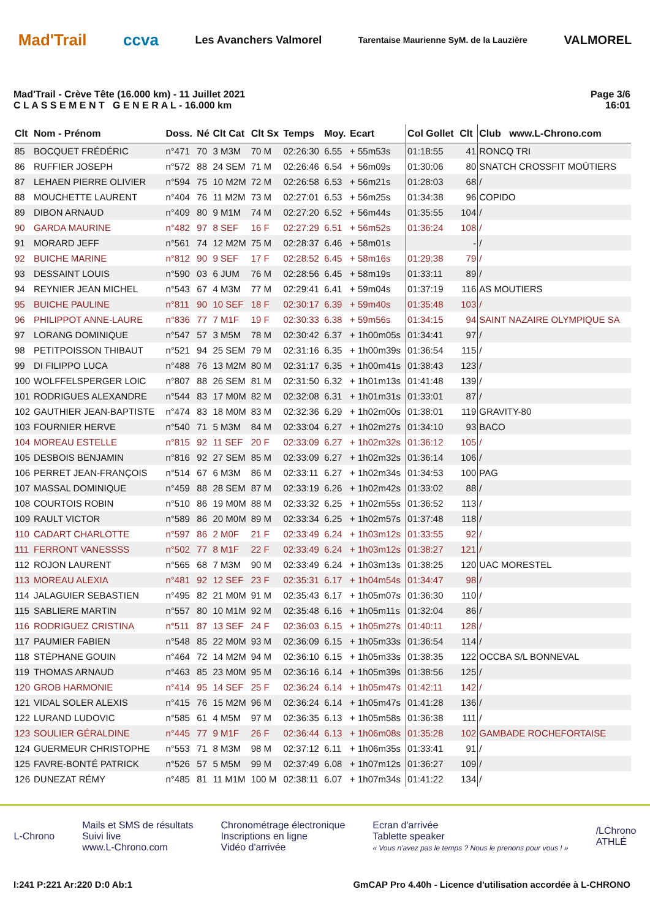Mad'Trail ccva Les Avanchers Valmorel Tarentaise Maurienne SyM. de la Lauzière VALMOREL
Mad'Trail - Crève Tête (16.000 km) - 11 Juillet 2021
C L A S S E M E N T G E N E R A L - 16.000 km
Page 3/6
16:01
| Clt | Nom - Prénom | Doss. | Né | Clt Cat | Clt Sx | Temps | Moy. | Ecart | Col Gollet | Clt | Club www.L-Chrono.com |
| --- | --- | --- | --- | --- | --- | --- | --- | --- | --- | --- | --- |
| 85 | BOCQUET FRÉDÉRIC | n°471 | 70 | 3 M3M | 70 M | 02:26:30 | 6.55 | + 55m53s | 01:18:55 | 41 | RONCQ TRI |
| 86 | RUFFIER JOSEPH | n°572 | 88 | 24 SEM | 71 M | 02:26:46 | 6.54 | + 56m09s | 01:30:06 | 80 | SNATCH CROSSFIT MOÛTIERS |
| 87 | LEHAEN PIERRE OLIVIER | n°594 | 75 | 10 M2M | 72 M | 02:26:58 | 6.53 | + 56m21s | 01:28:03 | 68 | / |
| 88 | MOUCHETTE LAURENT | n°404 | 76 | 11 M2M | 73 M | 02:27:01 | 6.53 | + 56m25s | 01:34:38 | 96 | COPIDO |
| 89 | DIBON ARNAUD | n°409 | 80 | 9 M1M | 74 M | 02:27:20 | 6.52 | + 56m44s | 01:35:55 | 104 | / |
| 90 | GARDA MAURINE | n°482 | 97 | 8 SEF | 16 F | 02:27:29 | 6.51 | + 56m52s | 01:36:24 | 108 | / |
| 91 | MORARD JEFF | n°561 | 74 | 12 M2M | 75 M | 02:28:37 | 6.46 | + 58m01s | | - | / |
| 92 | BUICHE MARINE | n°812 | 90 | 9 SEF | 17 F | 02:28:52 | 6.45 | + 58m16s | 01:29:38 | 79 | / |
| 93 | DESSAINT LOUIS | n°590 | 03 | 6 JUM | 76 M | 02:28:56 | 6.45 | + 58m19s | 01:33:11 | 89 | / |
| 94 | REYNIER JEAN MICHEL | n°543 | 67 | 4 M3M | 77 M | 02:29:41 | 6.41 | + 59m04s | 01:37:19 | 116 | AS MOUTIERS |
| 95 | BUICHE PAULINE | n°811 | 90 | 10 SEF | 18 F | 02:30:17 | 6.39 | + 59m40s | 01:35:48 | 103 | / |
| 96 | PHILIPPOT ANNE-LAURE | n°836 | 77 | 7 M1F | 19 F | 02:30:33 | 6.38 | + 59m56s | 01:34:15 | 94 | SAINT NAZAIRE OLYMPIQUE SA |
| 97 | LORANG DOMINIQUE | n°547 | 57 | 3 M5M | 78 M | 02:30:42 | 6.37 | + 1h00m05s | 01:34:41 | 97 | / |
| 98 | PETITPOISSON THIBAUT | n°521 | 94 | 25 SEM | 79 M | 02:31:16 | 6.35 | + 1h00m39s | 01:36:54 | 115 | / |
| 99 | DI FILIPPO LUCA | n°488 | 76 | 13 M2M | 80 M | 02:31:17 | 6.35 | + 1h00m41s | 01:38:43 | 123 | / |
| 100 | WOLFFELSPERGER LOIC | n°807 | 88 | 26 SEM | 81 M | 02:31:50 | 6.32 | + 1h01m13s | 01:41:48 | 139 | / |
| 101 | RODRIGUES ALEXANDRE | n°544 | 83 | 17 M0M | 82 M | 02:32:08 | 6.31 | + 1h01m31s | 01:33:01 | 87 | / |
| 102 | GAUTHIER JEAN-BAPTISTE | n°474 | 83 | 18 M0M | 83 M | 02:32:36 | 6.29 | + 1h02m00s | 01:38:01 | 119 | GRAVITY-80 |
| 103 | FOURNIER HERVE | n°540 | 71 | 5 M3M | 84 M | 02:33:04 | 6.27 | + 1h02m27s | 01:34:10 | 93 | BACO |
| 104 | MOREAU ESTELLE | n°815 | 92 | 11 SEF | 20 F | 02:33:09 | 6.27 | + 1h02m32s | 01:36:12 | 105 | / |
| 105 | DESBOIS BENJAMIN | n°816 | 92 | 27 SEM | 85 M | 02:33:09 | 6.27 | + 1h02m32s | 01:36:14 | 106 | / |
| 106 | PERRET JEAN-FRANÇOIS | n°514 | 67 | 6 M3M | 86 M | 02:33:11 | 6.27 | + 1h02m34s | 01:34:53 | 100 | PAG |
| 107 | MASSAL DOMINIQUE | n°459 | 88 | 28 SEM | 87 M | 02:33:19 | 6.26 | + 1h02m42s | 01:33:02 | 88 | / |
| 108 | COURTOIS ROBIN | n°510 | 86 | 19 M0M | 88 M | 02:33:32 | 6.25 | + 1h02m55s | 01:36:52 | 113 | / |
| 109 | RAULT VICTOR | n°589 | 86 | 20 M0M | 89 M | 02:33:34 | 6.25 | + 1h02m57s | 01:37:48 | 118 | / |
| 110 | CADART CHARLOTTE | n°597 | 86 | 2 M0F | 21 F | 02:33:49 | 6.24 | + 1h03m12s | 01:33:55 | 92 | / |
| 111 | FERRONT VANESSSS | n°502 | 77 | 8 M1F | 22 F | 02:33:49 | 6.24 | + 1h03m12s | 01:38:27 | 121 | / |
| 112 | ROJON LAURENT | n°565 | 68 | 7 M3M | 90 M | 02:33:49 | 6.24 | + 1h03m13s | 01:38:25 | 120 | UAC MORESTEL |
| 113 | MOREAU ALEXIA | n°481 | 92 | 12 SEF | 23 F | 02:35:31 | 6.17 | + 1h04m54s | 01:34:47 | 98 | / |
| 114 | JALAGUIER SEBASTIEN | n°495 | 82 | 21 M0M | 91 M | 02:35:43 | 6.17 | + 1h05m07s | 01:36:30 | 110 | / |
| 115 | SABLIERE MARTIN | n°557 | 80 | 10 M1M | 92 M | 02:35:48 | 6.16 | + 1h05m11s | 01:32:04 | 86 | / |
| 116 | RODRIGUEZ CRISTINA | n°511 | 87 | 13 SEF | 24 F | 02:36:03 | 6.15 | + 1h05m27s | 01:40:11 | 128 | / |
| 117 | PAUMIER FABIEN | n°548 | 85 | 22 M0M | 93 M | 02:36:09 | 6.15 | + 1h05m33s | 01:36:54 | 114 | / |
| 118 | STÉPHANE GOUIN | n°464 | 72 | 14 M2M | 94 M | 02:36:10 | 6.15 | + 1h05m33s | 01:38:35 | 122 | OCCBA S/L BONNEVAL |
| 119 | THOMAS ARNAUD | n°463 | 85 | 23 M0M | 95 M | 02:36:16 | 6.14 | + 1h05m39s | 01:38:56 | 125 | / |
| 120 | GROB HARMONIE | n°414 | 95 | 14 SEF | 25 F | 02:36:24 | 6.14 | + 1h05m47s | 01:42:11 | 142 | / |
| 121 | VIDAL SOLER ALEXIS | n°415 | 76 | 15 M2M | 96 M | 02:36:24 | 6.14 | + 1h05m47s | 01:41:28 | 136 | / |
| 122 | LURAND LUDOVIC | n°585 | 61 | 4 M5M | 97 M | 02:36:35 | 6.13 | + 1h05m58s | 01:36:38 | 111 | / |
| 123 | SOULIER GÉRALDINE | n°445 | 77 | 9 M1F | 26 F | 02:36:44 | 6.13 | + 1h06m08s | 01:35:28 | 102 | GAMBADE ROCHEFORTAISE |
| 124 | GUERMEUR CHRISTOPHE | n°553 | 71 | 8 M3M | 98 M | 02:37:12 | 6.11 | + 1h06m35s | 01:33:41 | 91 | / |
| 125 | FAVRE-BONTÉ PATRICK | n°526 | 57 | 5 M5M | 99 M | 02:37:49 | 6.08 | + 1h07m12s | 01:36:27 | 109 | / |
| 126 | DUNEZAT RÉMY | n°485 | 81 | 11 M1M | 100 M | 02:38:11 | 6.07 | + 1h07m34s | 01:41:22 | 134 | / |
L-Chrono Mails et SMS de résultats
Suivi live
www.L-Chrono.com Chronométrage électronique
Inscriptions en ligne
Vidéo d'arrivée Ecran d'arrivée
Tablette speaker
« Vous n'avez pas le temps ? Nous le prenons pour vous ! » /LChrono
ATHLÉ
I:241 P:221 Ar:220 D:0 Ab:1 GmCAP Pro 4.40h - Licence d'utilisation accordée à L-CHRONO